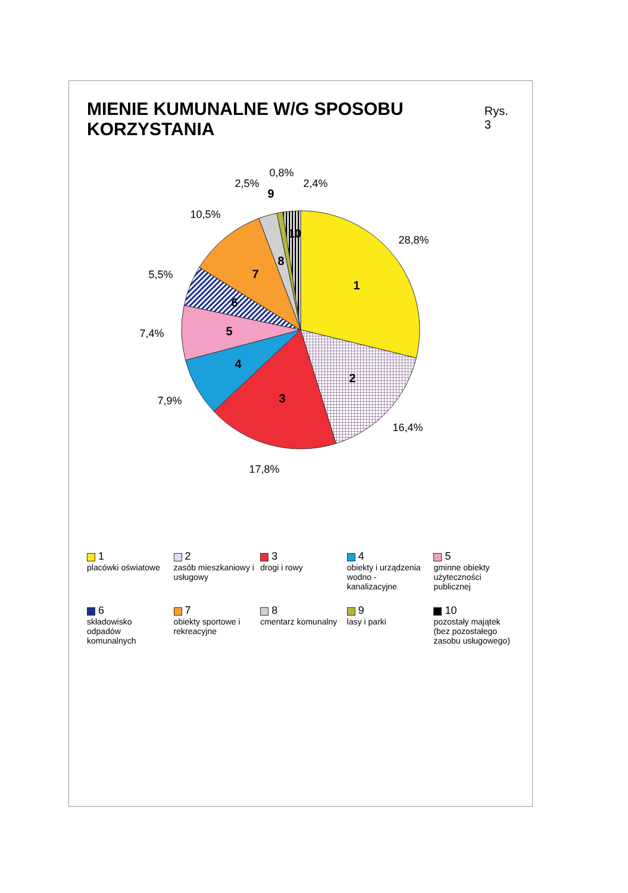MIENIE KUMUNALNE W/G SPOSOBU KORZYSTANIA
Rys. 3
1
2
3
4
5
6
7
8
9
10
28,8%
16,4%
17,8%
7,9%
7,4%
5,5%
10,5%
2,5%
0,8%
2,4%
1
placówki oświatowe
2
zasób mieszkaniowy i usługowy
3
drogi i rowy
4
obiekty i urządzenia wodno - kanalizacyjne
5
gminne obiekty użyteczności publicznej
6
składowisko odpadów komunalnych
7
obiekty sportowe i rekreacyjne
8
cmentarz komunalny
9
lasy i parki
10
pozostały majątek (bez pozostałego zasobu usługowego)